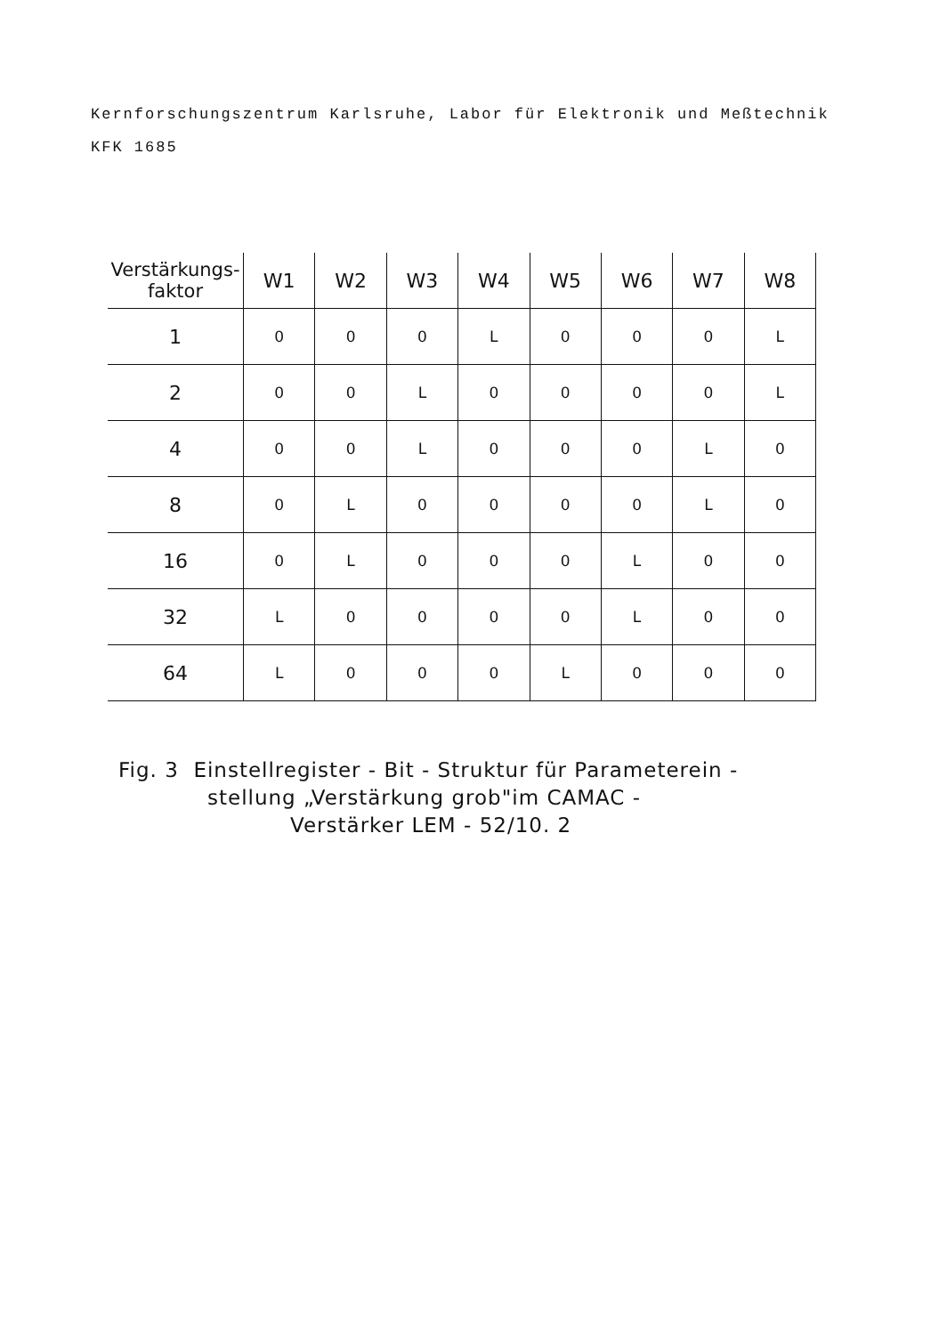Kernforschungszentrum Karlsruhe, Labor für Elektronik und Meßtechnik
KFK 1685
| Verstärkungs- faktor | W1 | W2 | W3 | W4 | W5 | W6 | W7 | W8 |
| --- | --- | --- | --- | --- | --- | --- | --- | --- |
| 1 | 0 | 0 | 0 | L | 0 | 0 | 0 | L |
| 2 | 0 | 0 | L | 0 | 0 | 0 | 0 | L |
| 4 | 0 | 0 | L | 0 | 0 | 0 | L | 0 |
| 8 | 0 | L | 0 | 0 | 0 | 0 | L | 0 |
| 16 | 0 | L | 0 | 0 | 0 | L | 0 | 0 |
| 32 | L | 0 | 0 | 0 | 0 | L | 0 | 0 |
| 64 | L | 0 | 0 | 0 | L | 0 | 0 | 0 |
Fig. 3 Einstellregister - Bit - Struktur für Parameterein -
stellung „Verstärkung grob"im CAMAC -
Verstärker LEM - 52/10. 2